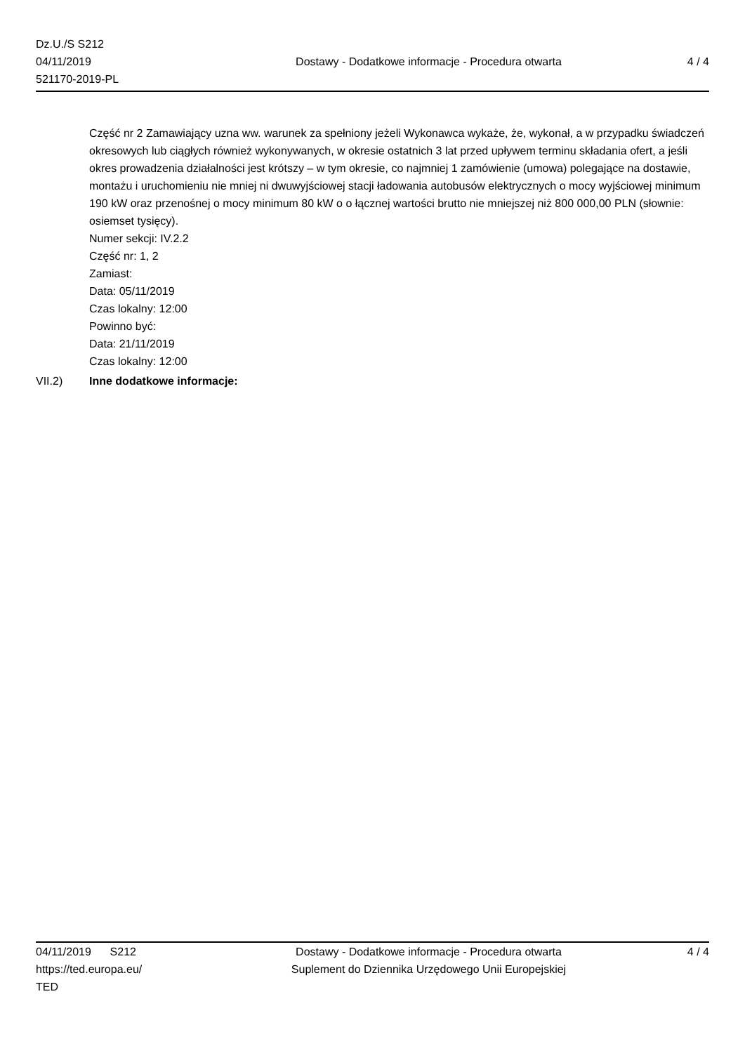Dz.U./S S212
04/11/2019
521170-2019-PL
Dostawy - Dodatkowe informacje - Procedura otwarta
4 / 4
Część nr 2 Zamawiający uzna ww. warunek za spełniony jeżeli Wykonawca wykaże, że, wykonał, a w przypadku świadczeń okresowych lub ciągłych również wykonywanych, w okresie ostatnich 3 lat przed upływem terminu składania ofert, a jeśli okres prowadzenia działalności jest krótszy – w tym okresie, co najmniej 1 zamówienie (umowa) polegające na dostawie, montażu i uruchomieniu nie mniej ni dwuwyjściowej stacji ładowania autobusów elektrycznych o mocy wyjściowej minimum 190 kW oraz przenośnej o mocy minimum 80 kW o o łącznej wartości brutto nie mniejszej niż 800 000,00 PLN (słownie: osiemset tysięcy).
Numer sekcji: IV.2.2
Część nr: 1, 2
Zamiast:
Data: 05/11/2019
Czas lokalny: 12:00
Powinno być:
Data: 21/11/2019
Czas lokalny: 12:00
VII.2) Inne dodatkowe informacje:
04/11/2019 S212
https://ted.europa.eu/
TED
Dostawy - Dodatkowe informacje - Procedura otwarta
Suplement do Dziennika Urzędowego Unii Europejskiej
4 / 4